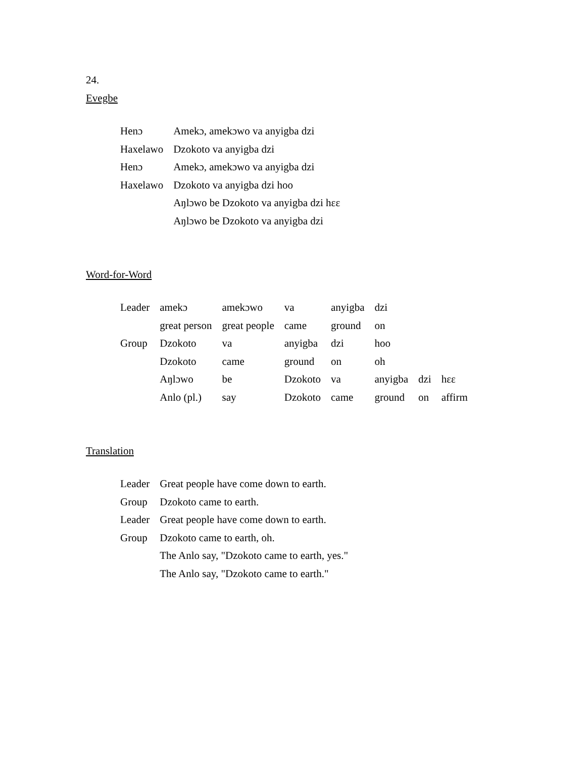24.
Evegbe
| Henɔ | Amekɔ, amekɔwo va anyigba dzi |
| Haxelawo | Dzokoto va anyigba dzi |
| Henɔ | Amekɔ, amekɔwo va anyigba dzi |
| Haxelawo | Dzokoto va anyigba dzi hoo |
| | Aŋlɔwo be Dzokoto va anyigba dzi hɛɛ |
| | Aŋlɔwo be Dzokoto va anyigba dzi |
Word-for-Word
| Leader | amekɔ | amekɔwo | va | anyigba | dzi | | |
| | great person | great people | came | ground | on | | |
| Group | Dzokoto | va | anyigba | dzi | hoo | | |
| | Dzokoto | came | ground | on | oh | | |
| | Aŋlɔwo | be | Dzokoto | va | anyigba | dzi | hɛɛ |
| | Anlo (pl.) | say | Dzokoto | came | ground | on | affirm |
Translation
| Leader | Great people have come down to earth. |
| Group | Dzokoto came to earth. |
| Leader | Great people have come down to earth. |
| Group | Dzokoto came to earth, oh. |
| | The Anlo say, "Dzokoto came to earth, yes." |
| | The Anlo say, "Dzokoto came to earth." |